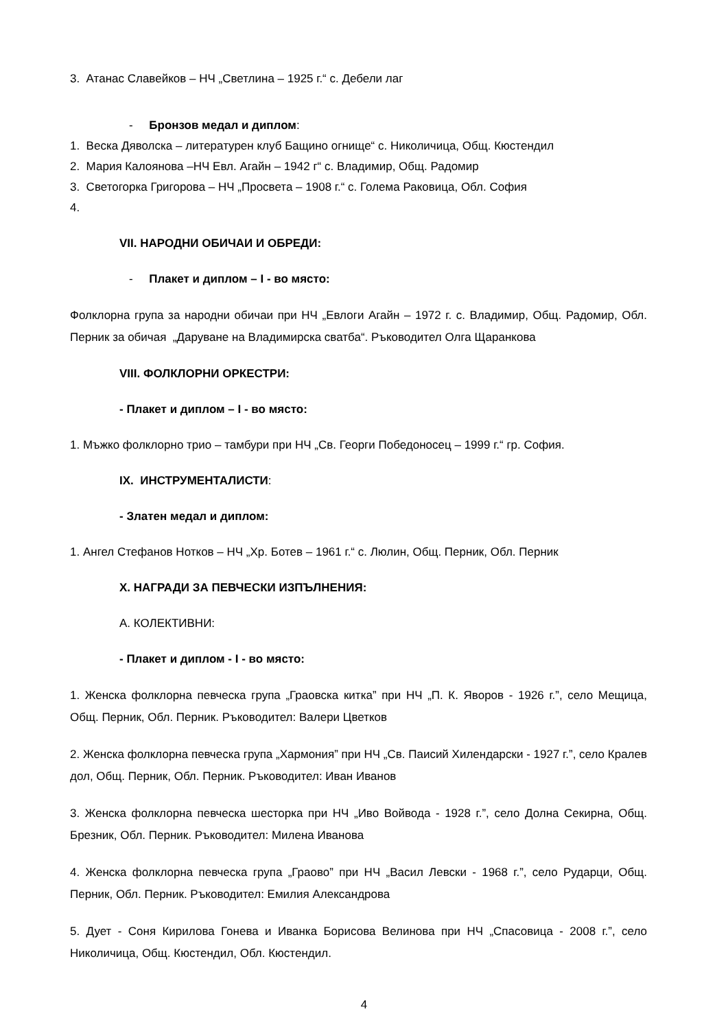3. Атанас Славейков – НЧ „Светлина – 1925 г.“ с. Дебели лаг
- Бронзов медал и диплом:
1. Веска Дяволска – литературен клуб Бащино огнище“ с. Николичица, Общ. Кюстендил
2. Мария Калоянова –НЧ Евл. Агайн – 1942 г“ с. Владимир, Общ. Радомир
3. Светогорка Григорова – НЧ „Просвета – 1908 г.“ с. Голема Раковица, Обл. София
4.
VII. НАРОДНИ ОБИЧАИ И ОБРЕДИ:
- Плакет и диплом – I - во място:
Фолклорна група за народни обичаи при НЧ „Евлоги Агайн – 1972 г. с. Владимир, Общ. Радомир, Обл. Перник за обичая „Даруване на Владимирска сватба“. Ръководител Олга Щаранкова
VIII. ФОЛКЛОРНИ ОРКЕСТРИ:
- Плакет и диплом – I - во място:
1. Мъжко фолклорно трио – тамбури при НЧ „Св. Георги Победоносец – 1999 г.“ гр. София.
IX. ИНСТРУМЕНТАЛИСТИ:
- Златен медал и диплом:
1. Ангел Стефанов Нотков – НЧ „Хр. Ботев – 1961 г.“ с. Люлин, Общ. Перник, Обл. Перник
X. НАГРАДИ ЗА ПЕВЧЕСКИ ИЗПЪЛНЕНИЯ:
А. КОЛЕКТИВНИ:
- Плакет и диплом - I - во място:
1. Женска фолклорна певческа група „Граовска китка” при НЧ „П. К. Яворов - 1926 г.”, село Мещица, Общ. Перник, Обл. Перник. Ръководител: Валери Цветков
2. Женска фолклорна певческа група „Хармония” при НЧ „Св. Паисий Хилендарски - 1927 г.”, село Кралев дол, Общ. Перник, Обл. Перник. Ръководител: Иван Иванов
3. Женска фолклорна певческа шесторка при НЧ „Иво Войвода - 1928 г.”, село Долна Секирна, Общ. Брезник, Обл. Перник. Ръководител: Милена Иванова
4. Женска фолклорна певческа група „Граово” при НЧ „Васил Левски - 1968 г.”, село Рударци, Общ. Перник, Обл. Перник. Ръководител: Емилия Александрова
5. Дует - Соня Кирилова Гонева и Иванка Борисова Велинова при НЧ „Спасовица - 2008 г.”, село Николичица, Общ. Кюстендил, Обл. Кюстендил.
4